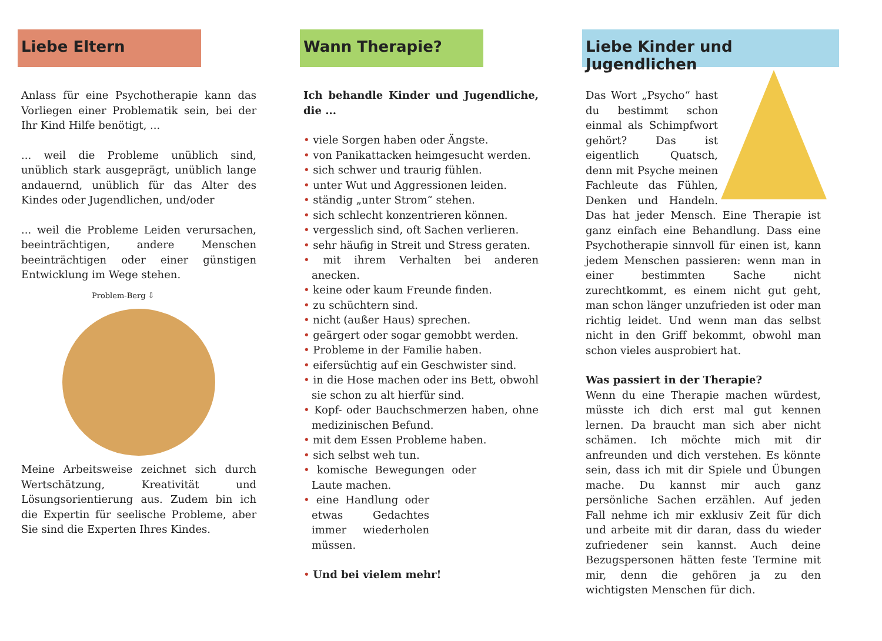Liebe Eltern
Anlass für eine Psychotherapie kann das Vorliegen einer Problematik sein, bei der Ihr Kind Hilfe benötigt, ...
... weil die Probleme unüblich sind, unüblich stark ausgeprägt, unüblich lange andauernd, unüblich für das Alter des Kindes oder Jugendlichen, und/oder
... weil die Probleme Leiden verursachen, beeinträchtigen, andere Menschen beeinträchtigen oder einer günstigen Entwicklung im Wege stehen.
Problem-Berg ⇩
Meine Arbeitsweise zeichnet sich durch Wertschätzung, Kreativität und Lösungsorientierung aus. Zudem bin ich die Expertin für seelische Probleme, aber Sie sind die Experten Ihres Kindes.
Wann Therapie?
Ich behandle Kinder und Jugendliche, die ...
• viele Sorgen haben oder Ängste.
• von Panikattacken heimgesucht werden.
• sich schwer und traurig fühlen.
• unter Wut und Aggressionen leiden.
• ständig „unter Strom“ stehen.
• sich schlecht konzentrieren können.
• vergesslich sind, oft Sachen verlieren.
• sehr häufig in Streit und Stress geraten.
• mit ihrem Verhalten bei anderen anecken.
• keine oder kaum Freunde finden.
• zu schüchtern sind.
• nicht (außer Haus) sprechen.
• geärgert oder sogar gemobbt werden.
• Probleme in der Familie haben.
• eifersüchtig auf ein Geschwister sind.
• in die Hose machen oder ins Bett, obwohl sie schon zu alt hierfür sind.
• Kopf- oder Bauchschmerzen haben, ohne medizinischen Befund.
• mit dem Essen Probleme haben.
• sich selbst weh tun.
• komische Bewegungen oder Laute machen.
• eine Handlung oder etwas Gedachtes immer wiederholen müssen.
• Und bei vielem mehr!
Liebe Kinder und Jugendlichen
Das Wort „Psycho“ hast du bestimmt schon einmal als Schimpfwort gehört? Das ist eigentlich Quatsch, denn mit Psyche meinen Fachleute das Fühlen, Denken und Handeln. Das hat jeder Mensch. Eine Therapie ist ganz einfach eine Behandlung. Dass eine Psychotherapie sinnvoll für einen ist, kann jedem Menschen passieren: wenn man in einer bestimmten Sache nicht zurechtkommt, es einem nicht gut geht, man schon länger unzufrieden ist oder man richtig leidet. Und wenn man das selbst nicht in den Griff bekommt, obwohl man schon vieles ausprobiert hat.
Was passiert in der Therapie?
Wenn du eine Therapie machen würdest, müsste ich dich erst mal gut kennen lernen. Da braucht man sich aber nicht schämen. Ich möchte mich mit dir anfreunden und dich verstehen. Es könnte sein, dass ich mit dir Spiele und Übungen mache. Du kannst mir auch ganz persönliche Sachen erzählen. Auf jeden Fall nehme ich mir exklusiv Zeit für dich und arbeite mit dir daran, dass du wieder zufriedener sein kannst. Auch deine Bezugspersonen hätten feste Termine mit mir, denn die gehören ja zu den wichtigsten Menschen für dich.